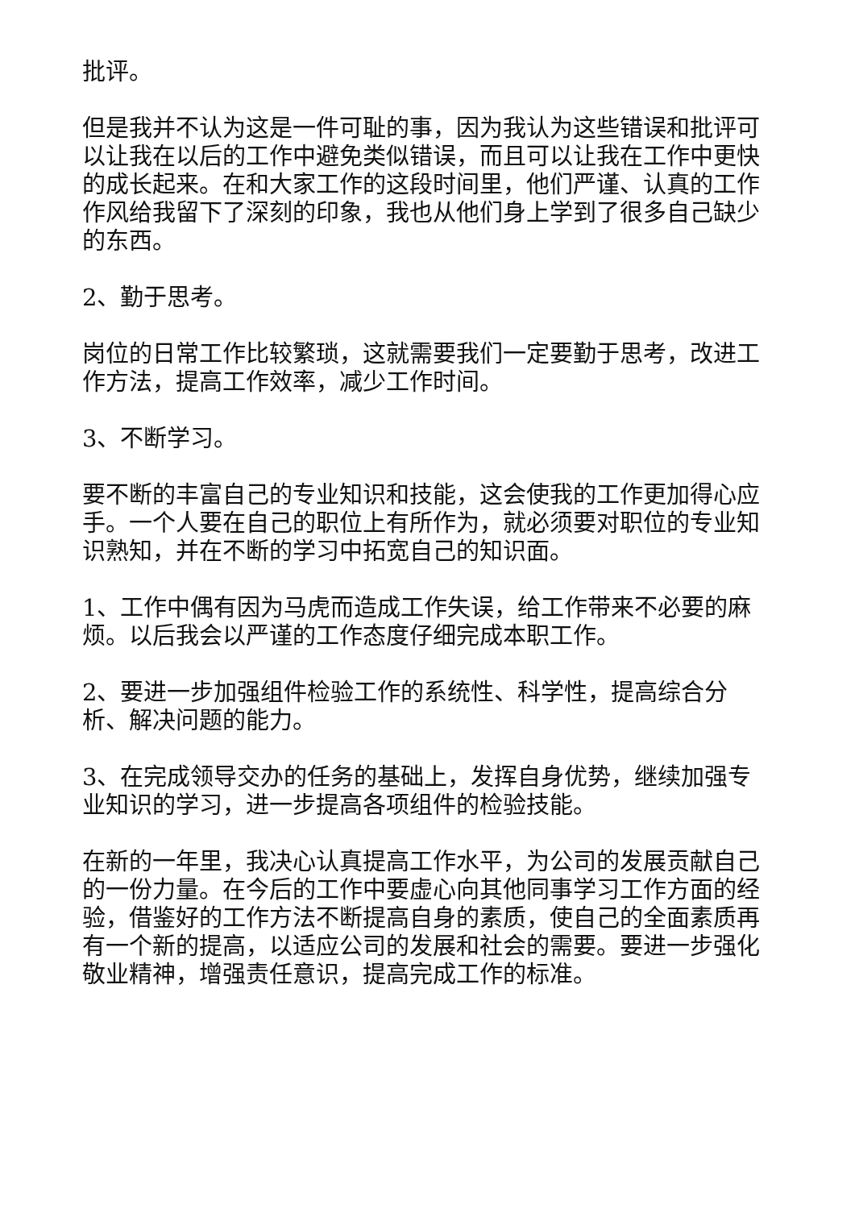批评。
但是我并不认为这是一件可耻的事，因为我认为这些错误和批评可以让我在以后的工作中避免类似错误，而且可以让我在工作中更快的成长起来。在和大家工作的这段时间里，他们严谨、认真的工作作风给我留下了深刻的印象，我也从他们身上学到了很多自己缺少的东西。
2、勤于思考。
岗位的日常工作比较繁琐，这就需要我们一定要勤于思考，改进工作方法，提高工作效率，减少工作时间。
3、不断学习。
要不断的丰富自己的专业知识和技能，这会使我的工作更加得心应手。一个人要在自己的职位上有所作为，就必须要对职位的专业知识熟知，并在不断的学习中拓宽自己的知识面。
1、工作中偶有因为马虎而造成工作失误，给工作带来不必要的麻烦。以后我会以严谨的工作态度仔细完成本职工作。
2、要进一步加强组件检验工作的系统性、科学性，提高综合分析、解决问题的能力。
3、在完成领导交办的任务的基础上，发挥自身优势，继续加强专业知识的学习，进一步提高各项组件的检验技能。
在新的一年里，我决心认真提高工作水平，为公司的发展贡献自己的一份力量。在今后的工作中要虚心向其他同事学习工作方面的经验，借鉴好的工作方法不断提高自身的素质，使自己的全面素质再有一个新的提高，以适应公司的发展和社会的需要。要进一步强化敬业精神，增强责任意识，提高完成工作的标准。